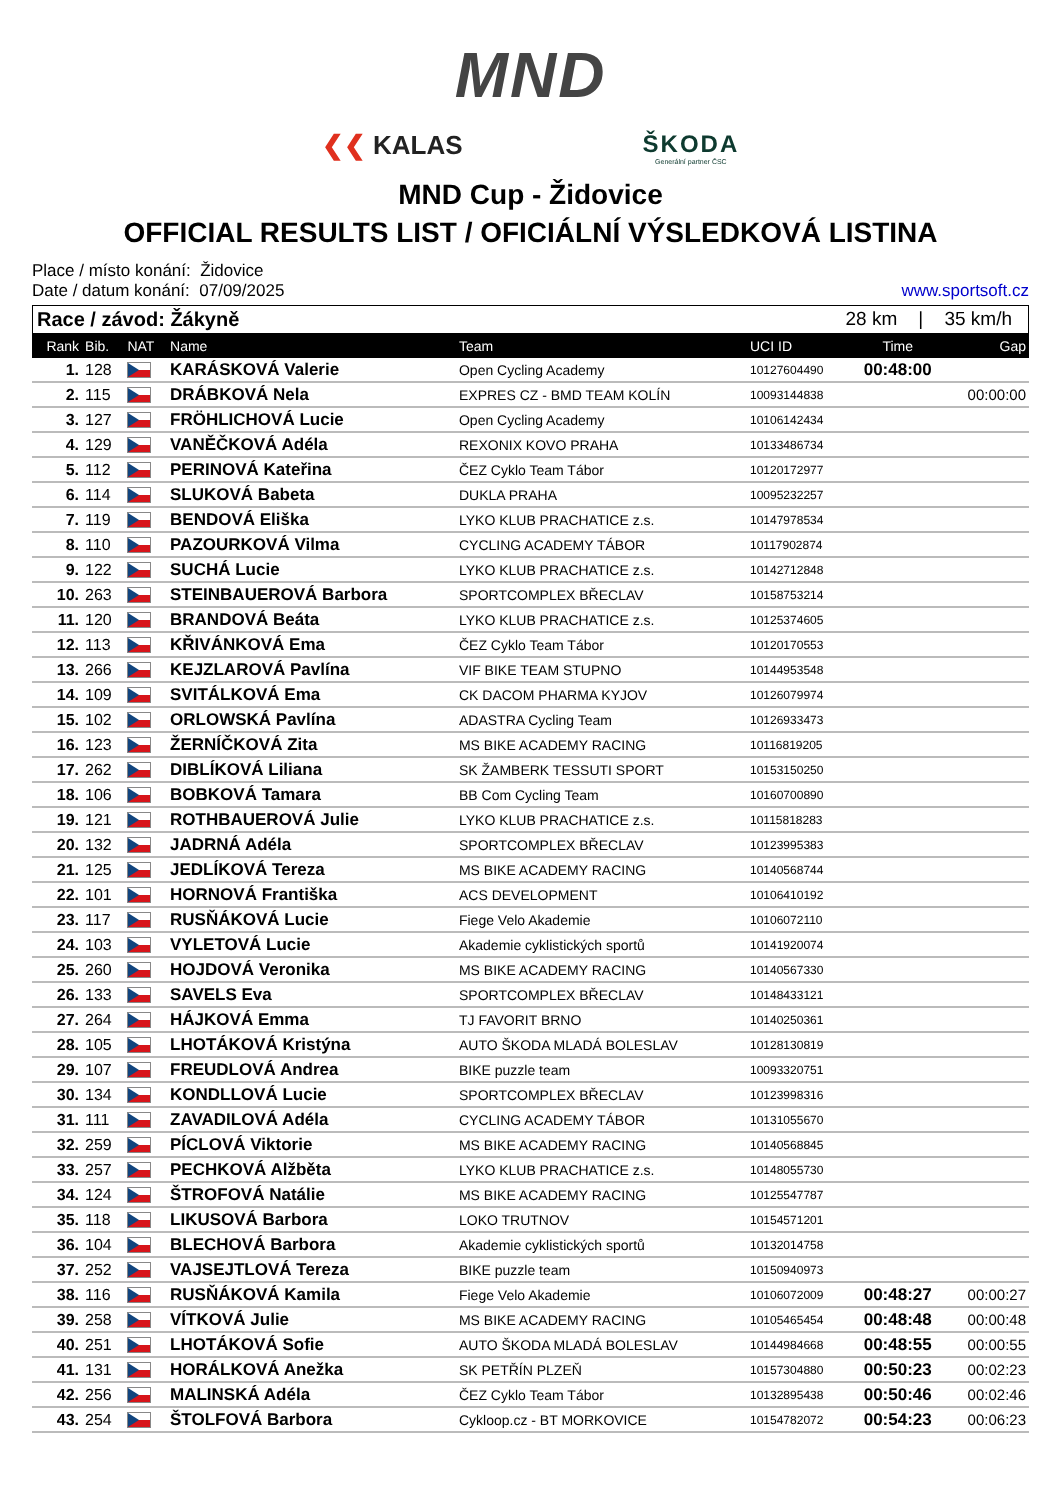MND
❮❮ KALAS ŠKODA
Generální partner ČSC
MND Cup - Židovice
OFFICIAL RESULTS LIST / OFICIÁLNÍ VÝSLEDKOVÁ LISTINA
Place / místo konání: Židovice
Date / datum konání: 07/09/2025
www.sportsoft.cz
Race / závod: Žákyně 28 km | 35 km/h
| Rank | Bib. | NAT | Name | Team | UCI ID | Time | Gap |
| --- | --- | --- | --- | --- | --- | --- | --- |
| 1. | 128 | | KARÁSKOVÁ Valerie | Open Cycling Academy | 10127604490 | 00:48:00 | |
| 2. | 115 | | DRÁBKOVÁ Nela | EXPRES CZ - BMD TEAM KOLÍN | 10093144838 | | 00:00:00 |
| 3. | 127 | | FRÖHLICHOVÁ Lucie | Open Cycling Academy | 10106142434 | | |
| 4. | 129 | | VANĚČKOVÁ Adéla | REXONIX KOVO PRAHA | 10133486734 | | |
| 5. | 112 | | PERINOVÁ Kateřina | ČEZ Cyklo Team Tábor | 10120172977 | | |
| 6. | 114 | | SLUKOVÁ Babeta | DUKLA PRAHA | 10095232257 | | |
| 7. | 119 | | BENDOVÁ Eliška | LYKO KLUB PRACHATICE z.s. | 10147978534 | | |
| 8. | 110 | | PAZOURKOVÁ Vilma | CYCLING ACADEMY TÁBOR | 10117902874 | | |
| 9. | 122 | | SUCHÁ Lucie | LYKO KLUB PRACHATICE z.s. | 10142712848 | | |
| 10. | 263 | | STEINBAUEROVÁ Barbora | SPORTCOMPLEX BŘECLAV | 10158753214 | | |
| 11. | 120 | | BRANDOVÁ Beáta | LYKO KLUB PRACHATICE z.s. | 10125374605 | | |
| 12. | 113 | | KŘIVÁNKOVÁ Ema | ČEZ Cyklo Team Tábor | 10120170553 | | |
| 13. | 266 | | KEJZLAROVÁ Pavlína | VIF BIKE TEAM STUPNO | 10144953548 | | |
| 14. | 109 | | SVITÁLKOVÁ Ema | CK DACOM PHARMA KYJOV | 10126079974 | | |
| 15. | 102 | | ORLOWSKÁ Pavlína | ADASTRA Cycling Team | 10126933473 | | |
| 16. | 123 | | ŽERNÍČKOVÁ Zita | MS BIKE ACADEMY RACING | 10116819205 | | |
| 17. | 262 | | DIBLÍKOVÁ Liliana | SK ŽAMBERK TESSUTI SPORT | 10153150250 | | |
| 18. | 106 | | BOBKOVÁ Tamara | BB Com Cycling Team | 10160700890 | | |
| 19. | 121 | | ROTHBAUEROVÁ Julie | LYKO KLUB PRACHATICE z.s. | 10115818283 | | |
| 20. | 132 | | JADRNÁ Adéla | SPORTCOMPLEX BŘECLAV | 10123995383 | | |
| 21. | 125 | | JEDLÍKOVÁ Tereza | MS BIKE ACADEMY RACING | 10140568744 | | |
| 22. | 101 | | HORNOVÁ Františka | ACS DEVELOPMENT | 10106410192 | | |
| 23. | 117 | | RUSŇÁKOVÁ Lucie | Fiege Velo Akademie | 10106072110 | | |
| 24. | 103 | | VYLETOVÁ Lucie | Akademie cyklistických sportů | 10141920074 | | |
| 25. | 260 | | HOJDOVÁ Veronika | MS BIKE ACADEMY RACING | 10140567330 | | |
| 26. | 133 | | SAVELS Eva | SPORTCOMPLEX BŘECLAV | 10148433121 | | |
| 27. | 264 | | HÁJKOVÁ Emma | TJ FAVORIT BRNO | 10140250361 | | |
| 28. | 105 | | LHOTÁKOVÁ Kristýna | AUTO ŠKODA MLADÁ BOLESLAV | 10128130819 | | |
| 29. | 107 | | FREUDLOVÁ Andrea | BIKE puzzle team | 10093320751 | | |
| 30. | 134 | | KONDLLOVÁ Lucie | SPORTCOMPLEX BŘECLAV | 10123998316 | | |
| 31. | 111 | | ZAVADILOVÁ Adéla | CYCLING ACADEMY TÁBOR | 10131055670 | | |
| 32. | 259 | | PÍCLOVÁ Viktorie | MS BIKE ACADEMY RACING | 10140568845 | | |
| 33. | 257 | | PECHKOVÁ Alžběta | LYKO KLUB PRACHATICE z.s. | 10148055730 | | |
| 34. | 124 | | ŠTROFOVÁ Natálie | MS BIKE ACADEMY RACING | 10125547787 | | |
| 35. | 118 | | LIKUSOVÁ Barbora | LOKO TRUTNOV | 10154571201 | | |
| 36. | 104 | | BLECHOVÁ Barbora | Akademie cyklistických sportů | 10132014758 | | |
| 37. | 252 | | VAJSEJTLOVÁ Tereza | BIKE puzzle team | 10150940973 | | |
| 38. | 116 | | RUSŇÁKOVÁ Kamila | Fiege Velo Akademie | 10106072009 | 00:48:27 | 00:00:27 |
| 39. | 258 | | VÍTKOVÁ Julie | MS BIKE ACADEMY RACING | 10105465454 | 00:48:48 | 00:00:48 |
| 40. | 251 | | LHOTÁKOVÁ Sofie | AUTO ŠKODA MLADÁ BOLESLAV | 10144984668 | 00:48:55 | 00:00:55 |
| 41. | 131 | | HORÁLKOVÁ Anežka | SK PETŘÍN PLZEŇ | 10157304880 | 00:50:23 | 00:02:23 |
| 42. | 256 | | MALINSKÁ Adéla | ČEZ Cyklo Team Tábor | 10132895438 | 00:50:46 | 00:02:46 |
| 43. | 254 | | ŠTOLFOVÁ Barbora | Cykloop.cz - BT MORKOVICE | 10154782072 | 00:54:23 | 00:06:23 |